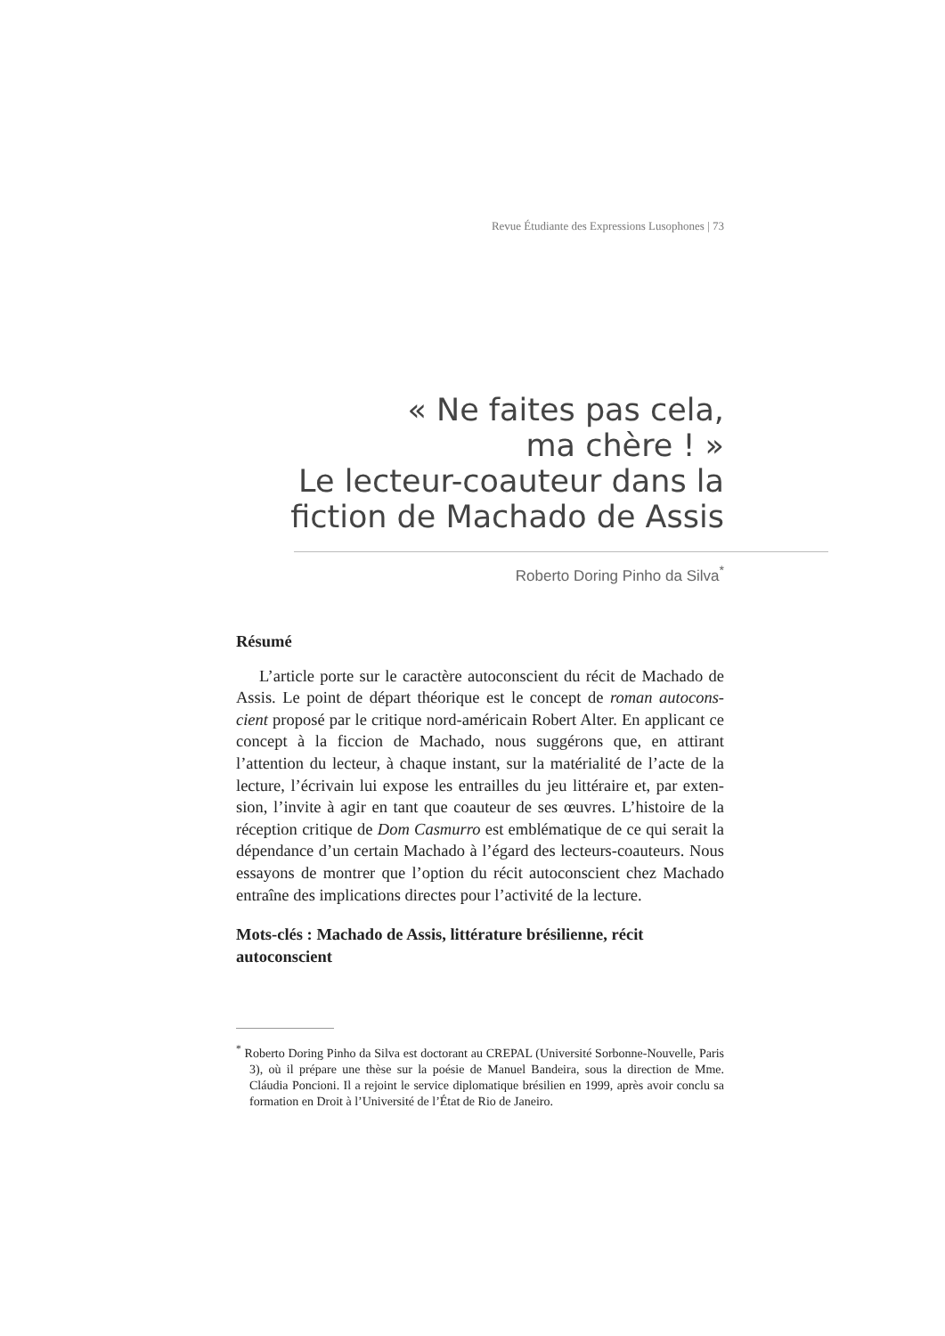Revue Étudiante des Expressions Lusophones | 73
« Ne faites pas cela,
ma chère ! »
Le lecteur-coauteur dans la
fiction de Machado de Assis
Roberto Doring Pinho da Silva<sup>*</sup>
Résumé
L’article porte sur le caractère autoconscient du récit de Machado de Assis. Le point de départ théorique est le concept de roman autocons-cient proposé par le critique nord-américain Robert Alter. En applicant ce concept à la ficcion de Machado, nous suggérons que, en attirant l’attention du lecteur, à chaque instant, sur la matérialité de l’acte de la lecture, l’écrivain lui expose les entrailles du jeu littéraire et, par exten-sion, l’invite à agir en tant que coauteur de ses œuvres. L’histoire de la réception critique de Dom Casmurro est emblématique de ce qui serait la dépendance d’un certain Machado à l’égard des lecteurs-coauteurs. Nous essayons de montrer que l’option du récit autoconscient chez Machado entraîne des implications directes pour l’activité de la lecture.
Mots-clés : Machado de Assis, littérature brésilienne, récit autoconscient
<sup>*</sup> Roberto Doring Pinho da Silva est doctorant au CREPAL (Université Sorbonne-Nouvelle, Paris 3), où il prépare une thèse sur la poésie de Manuel Bandeira, sous la direction de Mme. Cláudia Poncioni. Il a rejoint le service diplomatique brésilien en 1999, après avoir conclu sa formation en Droit à l’Université de l’État de Rio de Janeiro.